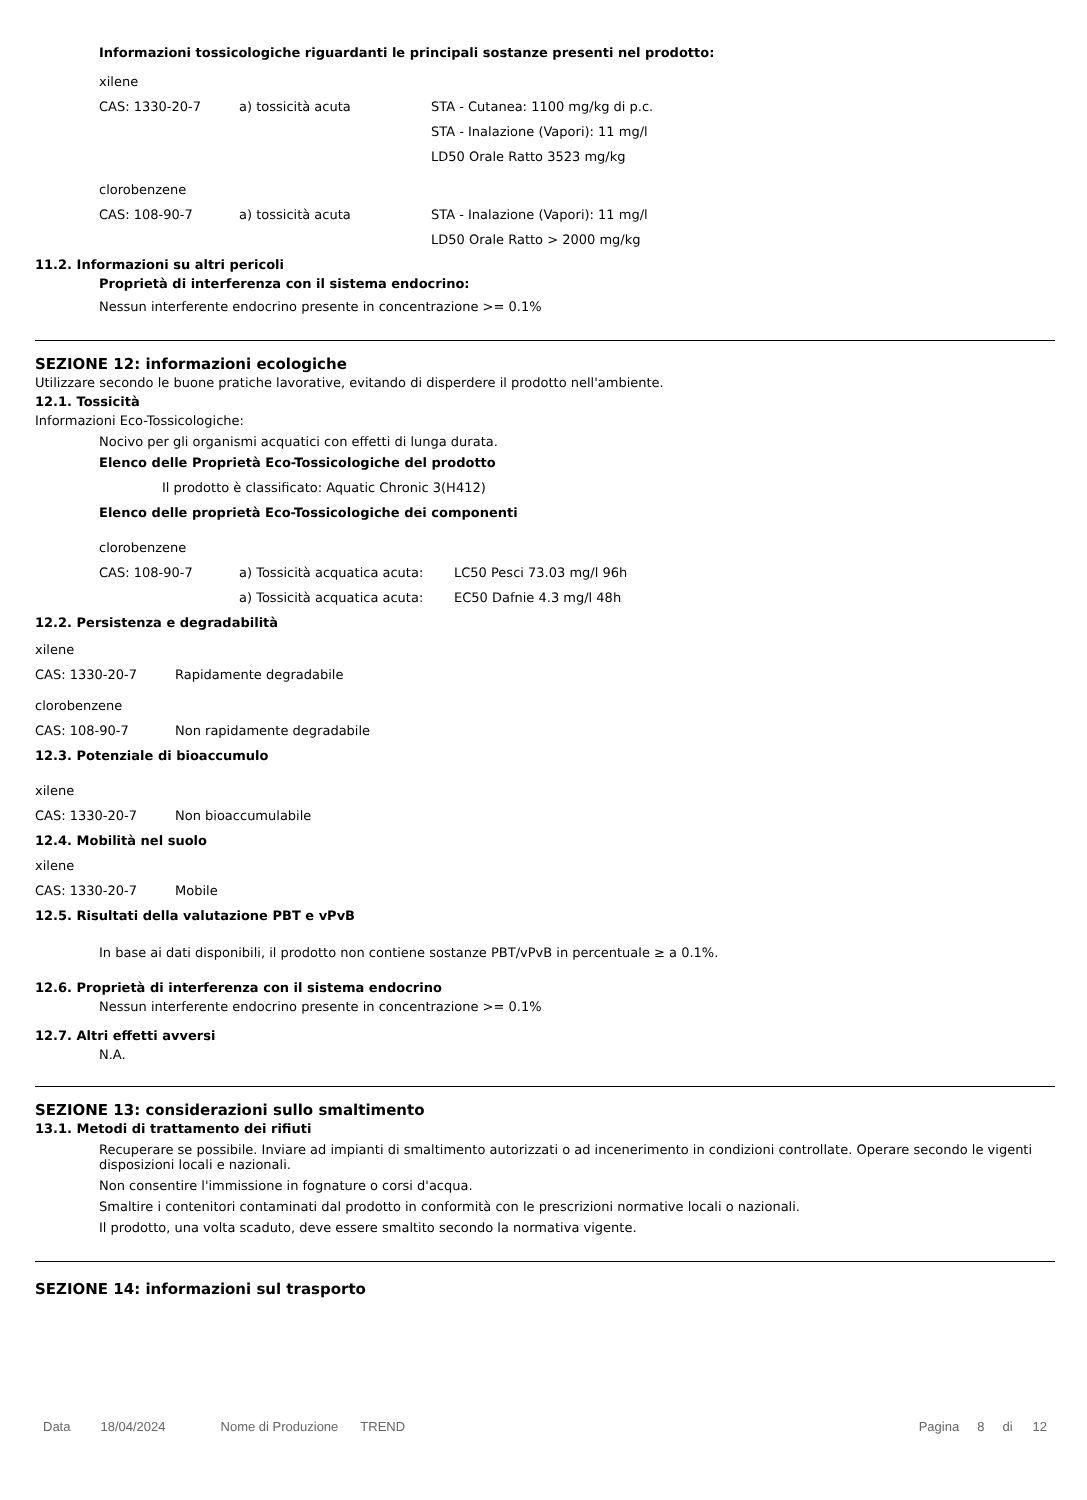Informazioni tossicologiche riguardanti le principali sostanze presenti nel prodotto:
xilene
| CAS: 1330-20-7 | a) tossicità acuta | STA - Cutanea: 1100 mg/kg di p.c. |
| | | STA - Inalazione (Vapori): 11 mg/l |
| | | LD50 Orale Ratto 3523 mg/kg |
clorobenzene
| CAS: 108-90-7 | a) tossicità acuta | STA - Inalazione (Vapori): 11 mg/l |
| | | LD50 Orale Ratto > 2000 mg/kg |
11.2. Informazioni su altri pericoli
Proprietà di interferenza con il sistema endocrino:
Nessun interferente endocrino presente in concentrazione >= 0.1%
SEZIONE 12: informazioni ecologiche
Utilizzare secondo le buone pratiche lavorative, evitando di disperdere il prodotto nell'ambiente.
12.1. Tossicità
Informazioni Eco-Tossicologiche:
Nocivo per gli organismi acquatici con effetti di lunga durata.
Elenco delle Proprietà Eco-Tossicologiche del prodotto
Il prodotto è classificato: Aquatic Chronic 3(H412)
Elenco delle proprietà Eco-Tossicologiche dei componenti
clorobenzene
| CAS: 108-90-7 | a) Tossicità acquatica acuta: | LC50 Pesci 73.03 mg/l 96h |
| | a) Tossicità acquatica acuta: | EC50 Dafnie 4.3 mg/l 48h |
12.2. Persistenza e degradabilità
xilene
| CAS: 1330-20-7 | Rapidamente degradabile |
clorobenzene
| CAS: 108-90-7 | Non rapidamente degradabile |
12.3. Potenziale di bioaccumulo
xilene
| CAS: 1330-20-7 | Non bioaccumulabile |
12.4. Mobilità nel suolo
xilene
| CAS: 1330-20-7 | Mobile |
12.5. Risultati della valutazione PBT e vPvB
In base ai dati disponibili, il prodotto non contiene sostanze PBT/vPvB in percentuale ≥ a 0.1%.
12.6. Proprietà di interferenza con il sistema endocrino
Nessun interferente endocrino presente in concentrazione >= 0.1%
12.7. Altri effetti avversi
N.A.
SEZIONE 13: considerazioni sullo smaltimento
13.1. Metodi di trattamento dei rifiuti
Recuperare se possibile. Inviare ad impianti di smaltimento autorizzati o ad incenerimento in condizioni controllate. Operare secondo le vigenti disposizioni locali e nazionali.
Non consentire l'immissione in fognature o corsi d'acqua.
Smaltire i contenitori contaminati dal prodotto in conformità con le prescrizioni normative locali o nazionali.
Il prodotto, una volta scaduto, deve essere smaltito secondo la normativa vigente.
SEZIONE 14: informazioni sul trasporto
Data 18/04/2024 Nome di Produzione TREND Pagina 8 di 12